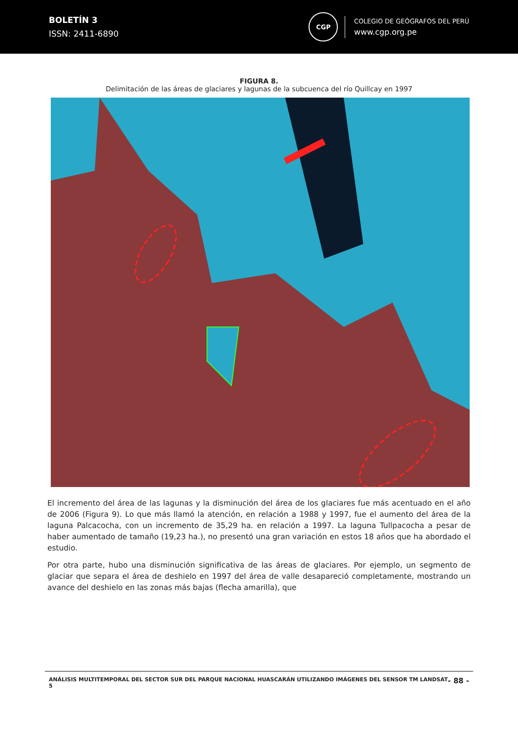BOLETÍN 3
ISSN: 2411-6890
CGP
COLEGIO DE GEÓGRAFOS DEL PERÚ
www.cgp.org.pe
FIGURA 8.
Delimitación de las áreas de glaciares y lagunas de la subcuenca del río Quillcay en 1997
El incremento del área de las lagunas y la disminución del área de los glaciares fue más acentuado en el año de 2006 (Figura 9). Lo que más llamó la atención, en relación a 1988 y 1997, fue el aumento del área de la laguna Palcacocha, con un incremento de 35,29 ha. en relación a 1997. La laguna Tullpacocha a pesar de haber aumentado de tamaño (19,23 ha.), no presentó una gran variación en estos 18 años que ha abordado el estudio.
Por otra parte, hubo una disminución significativa de las áreas de glaciares. Por ejemplo, un segmento de glaciar que separa el área de deshielo en 1997 del área de valle desapareció completamente, mostrando un avance del deshielo en las zonas más bajas (flecha amarilla), que
ANÁLISIS MULTITEMPORAL DEL SECTOR SUR DEL PARQUE NACIONAL HUASCARÁN UTILIZANDO IMÁGENES DEL SENSOR TM LANDSAT 5
- 88 -